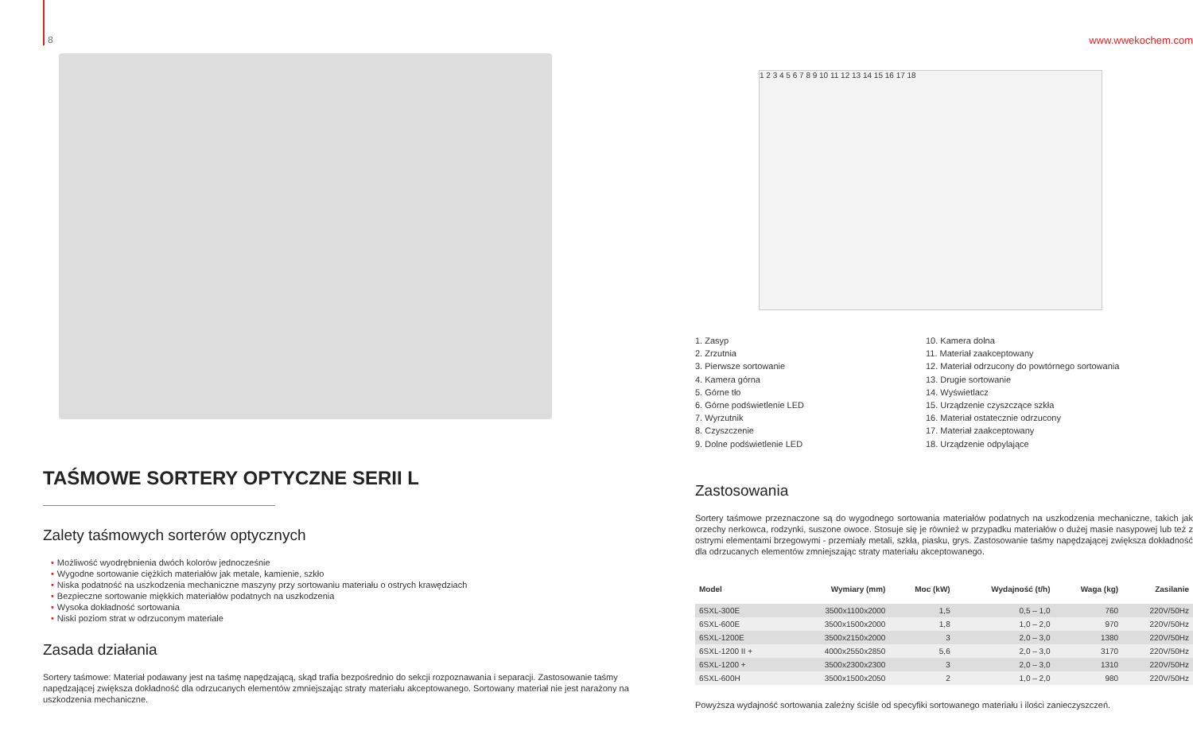8
TAŚMOWE SORTERY OPTYCZNE SERII L
Zalety taśmowych sorterów optycznych
• Możliwość wyodrębnienia dwóch kolorów jednocześnie
• Wygodne sortowanie ciężkich materiałów jak metale, kamienie, szkło
• Niska podatność na uszkodzenia mechaniczne maszyny przy sortowaniu materiału o ostrych krawędziach
• Bezpieczne sortowanie miękkich materiałów podatnych na uszkodzenia
• Wysoka dokładność sortowania
• Niski poziom strat w odrzuconym materiale
Zasada działania
Sortery taśmowe: Materiał podawany jest na taśmę napędzającą, skąd trafia bezpośrednio do sekcji rozpoznawania i separacji. Zastosowanie taśmy napędzającej zwiększa dokładność dla odrzucanych elementów zmniejszając straty materiału akceptowanego. Sortowany materiał nie jest narażony na uszkodzenia mechaniczne.
www.wwekochem.com
1 2 3 4 5 6 7 8 9 10 11 12 13 14 15 16 17 18
1. Zasyp
2. Zrzutnia
3. Pierwsze sortowanie
4. Kamera górna
5. Górne tło
6. Górne podświetlenie LED
7. Wyrzutnik
8. Czyszczenie
9. Dolne podświetlenie LED
10. Kamera dolna
11. Materiał zaakceptowany
12. Materiał odrzucony do powtórnego sortowania
13. Drugie sortowanie
14. Wyświetlacz
15. Urządzenie czyszczące szkła
16. Materiał ostatecznie odrzucony
17. Materiał zaakceptowany
18. Urządzenie odpylające
Zastosowania
Sortery taśmowe przeznaczone są do wygodnego sortowania materiałów podatnych na uszkodzenia mechaniczne, takich jak orzechy nerkowca, rodzynki, suszone owoce. Stosuje się je również w przypadku materiałów o dużej masie nasypowej lub też z ostrymi elementami brzegowymi - przemiały metali, szkła, piasku, grys. Zastosowanie taśmy napędzającej zwiększa dokładność dla odrzucanych elementów zmniejszając straty materiału akceptowanego.
| Model | Wymiary (mm) | Moc (kW) | Wydajność (t/h) | Waga (kg) | Zasilanie |
| --- | --- | --- | --- | --- | --- |
| 6SXL-300E | 3500x1100x2000 | 1,5 | 0,5 – 1,0 | 760 | 220V/50Hz |
| 6SXL-600E | 3500x1500x2000 | 1,8 | 1,0 – 2,0 | 970 | 220V/50Hz |
| 6SXL-1200E | 3500x2150x2000 | 3 | 2,0 – 3,0 | 1380 | 220V/50Hz |
| 6SXL-1200 II + | 4000x2550x2850 | 5,6 | 2,0 – 3,0 | 3170 | 220V/50Hz |
| 6SXL-1200 + | 3500x2300x2300 | 3 | 2,0 – 3,0 | 1310 | 220V/50Hz |
| 6SXL-600H | 3500x1500x2050 | 2 | 1,0 – 2,0 | 980 | 220V/50Hz |
Powyższa wydajność sortowania zależny ściśle od specyfiki sortowanego materiału i ilości zanieczyszczeń.